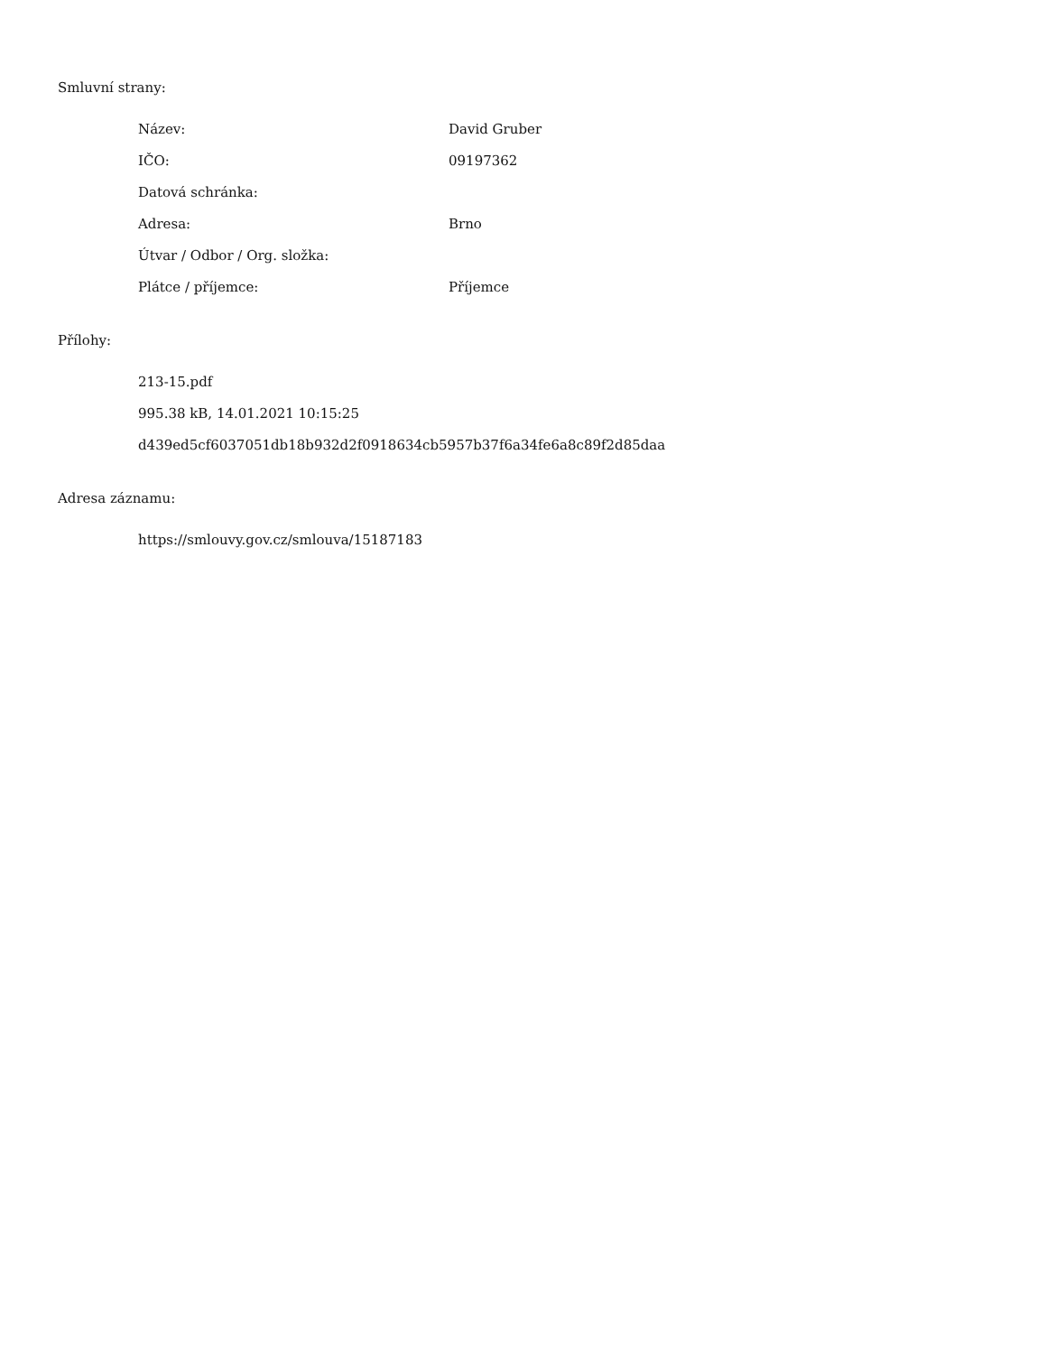Smluvní strany:
| Název: | David Gruber |
| IČO: | 09197362 |
| Datová schránka: | |
| Adresa: | Brno |
| Útvar / Odbor / Org. složka: | |
| Plátce / příjemce: | Příjemce |
Přílohy:
213-15.pdf
995.38 kB, 14.01.2021 10:15:25
d439ed5cf6037051db18b932d2f0918634cb5957b37f6a34fe6a8c89f2d85daa
Adresa záznamu:
https://smlouvy.gov.cz/smlouva/15187183